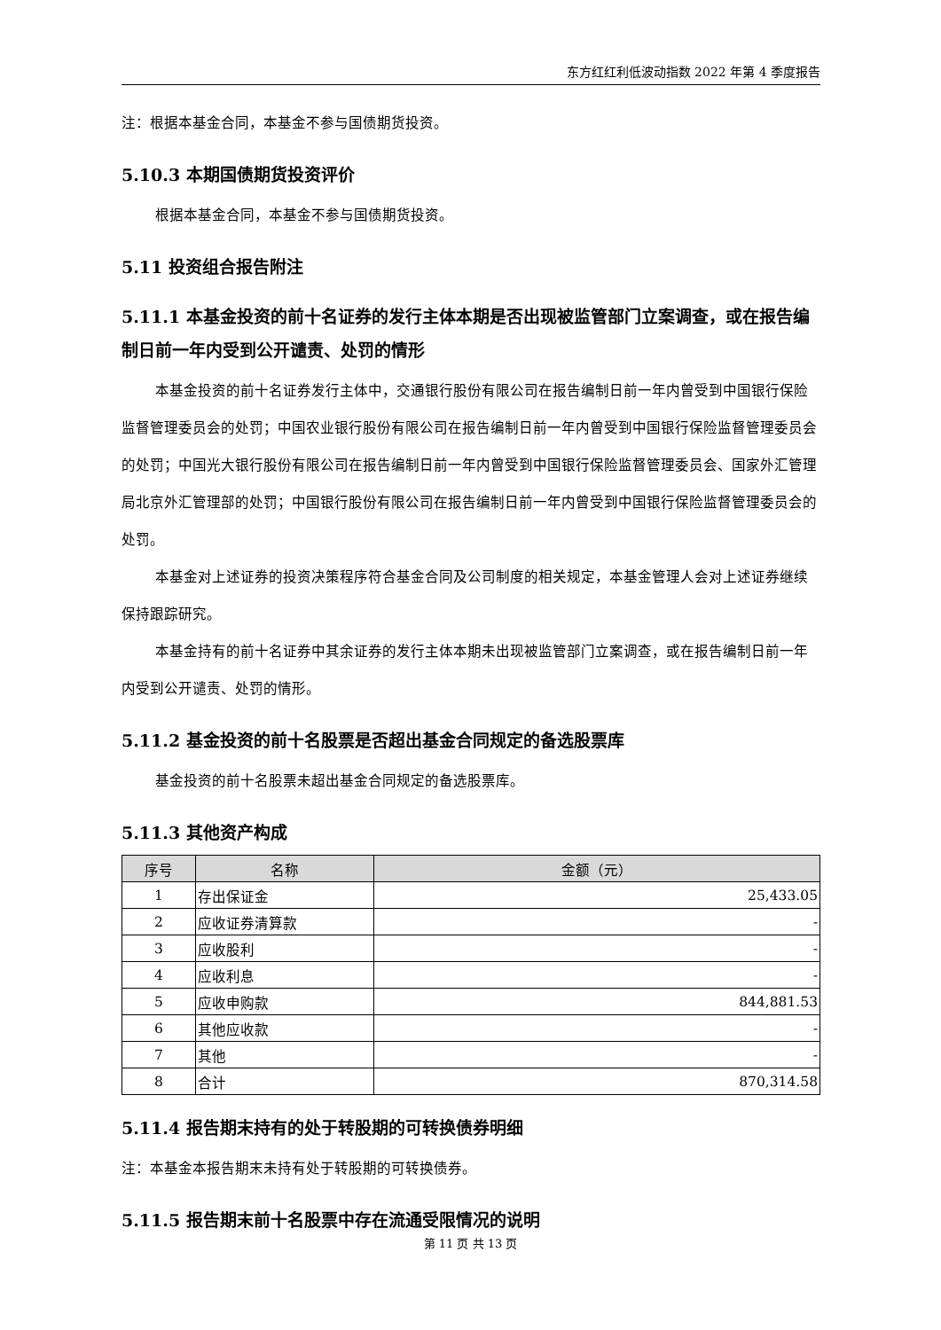东方红红利低波动指数 2022 年第 4 季度报告
注：根据本基金合同，本基金不参与国债期货投资。
5.10.3 本期国债期货投资评价
根据本基金合同，本基金不参与国债期货投资。
5.11 投资组合报告附注
5.11.1 本基金投资的前十名证券的发行主体本期是否出现被监管部门立案调查，或在报告编制日前一年内受到公开谴责、处罚的情形
本基金投资的前十名证券发行主体中，交通银行股份有限公司在报告编制日前一年内曾受到中国银行保险监督管理委员会的处罚；中国农业银行股份有限公司在报告编制日前一年内曾受到中国银行保险监督管理委员会的处罚；中国光大银行股份有限公司在报告编制日前一年内曾受到中国银行保险监督管理委员会、国家外汇管理局北京外汇管理部的处罚；中国银行股份有限公司在报告编制日前一年内曾受到中国银行保险监督管理委员会的处罚。
本基金对上述证券的投资决策程序符合基金合同及公司制度的相关规定，本基金管理人会对上述证券继续保持跟踪研究。
本基金持有的前十名证券中其余证券的发行主体本期未出现被监管部门立案调查，或在报告编制日前一年内受到公开谴责、处罚的情形。
5.11.2 基金投资的前十名股票是否超出基金合同规定的备选股票库
基金投资的前十名股票未超出基金合同规定的备选股票库。
5.11.3 其他资产构成
| 序号 | 名称 | 金额（元） |
| --- | --- | --- |
| 1 | 存出保证金 | 25,433.05 |
| 2 | 应收证券清算款 | - |
| 3 | 应收股利 | - |
| 4 | 应收利息 | - |
| 5 | 应收申购款 | 844,881.53 |
| 6 | 其他应收款 | - |
| 7 | 其他 | - |
| 8 | 合计 | 870,314.58 |
5.11.4 报告期末持有的处于转股期的可转换债券明细
注：本基金本报告期末未持有处于转股期的可转换债券。
5.11.5 报告期末前十名股票中存在流通受限情况的说明
第 11 页 共 13 页